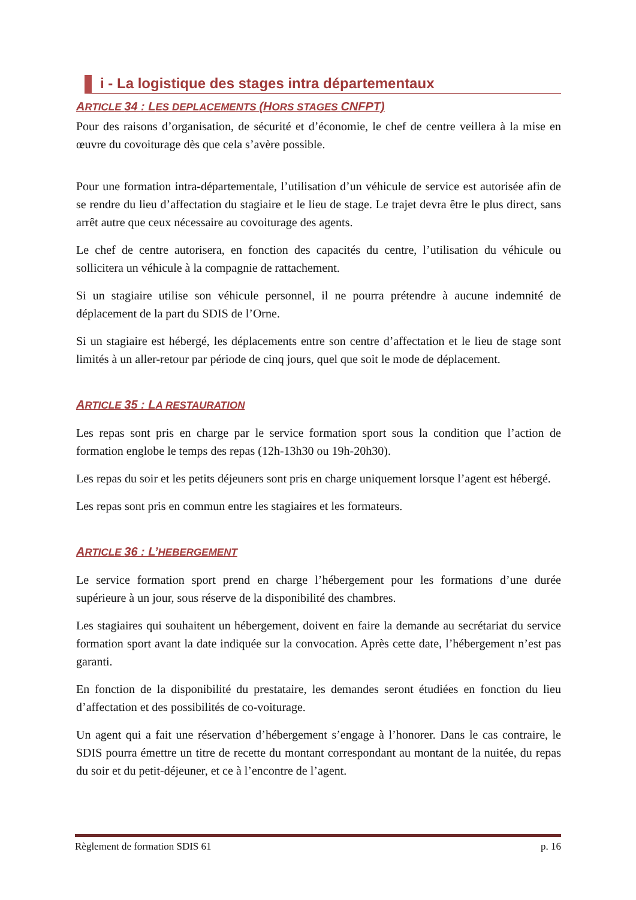i - La logistique des stages intra départementaux
ARTICLE 34 : LES DEPLACEMENTS (HORS STAGES CNFPT)
Pour des raisons d’organisation, de sécurité et d’économie, le chef de centre veillera à la mise en œuvre du covoiturage dès que cela s’avère possible.
Pour une formation intra-départementale, l’utilisation d’un véhicule de service est autorisée afin de se rendre du lieu d’affectation du stagiaire et le lieu de stage. Le trajet devra être le plus direct, sans arrêt autre que ceux nécessaire au covoiturage des agents.
Le chef de centre autorisera, en fonction des capacités du centre, l’utilisation du véhicule ou sollicitera un véhicule à la compagnie de rattachement.
Si un stagiaire utilise son véhicule personnel, il ne pourra prétendre à aucune indemnité de déplacement de la part du SDIS de l’Orne.
Si un stagiaire est hébergé, les déplacements entre son centre d’affectation et le lieu de stage sont limités à un aller-retour par période de cinq jours, quel que soit le mode de déplacement.
ARTICLE 35 : LA RESTAURATION
Les repas sont pris en charge par le service formation sport sous la condition que l’action de formation englobe le temps des repas (12h-13h30 ou 19h-20h30).
Les repas du soir et les petits déjeuners sont pris en charge uniquement lorsque l’agent est hébergé.
Les repas sont pris en commun entre les stagiaires et les formateurs.
ARTICLE 36 : L’HEBERGEMENT
Le service formation sport prend en charge l’hébergement pour les formations d’une durée supérieure à un jour, sous réserve de la disponibilité des chambres.
Les stagiaires qui souhaitent un hébergement, doivent en faire la demande au secrétariat du service formation sport avant la date indiquée sur la convocation. Après cette date, l’hébergement n’est pas garanti.
En fonction de la disponibilité du prestataire, les demandes seront étudiées en fonction du lieu d’affectation et des possibilités de co-voiturage.
Un agent qui a fait une réservation d’hébergement s’engage à l’honorer. Dans le cas contraire, le SDIS pourra émettre un titre de recette du montant correspondant au montant de la nuitée, du repas du soir et du petit-déjeuner, et ce à l’encontre de l’agent.
Règlement de formation SDIS 61 p. 16